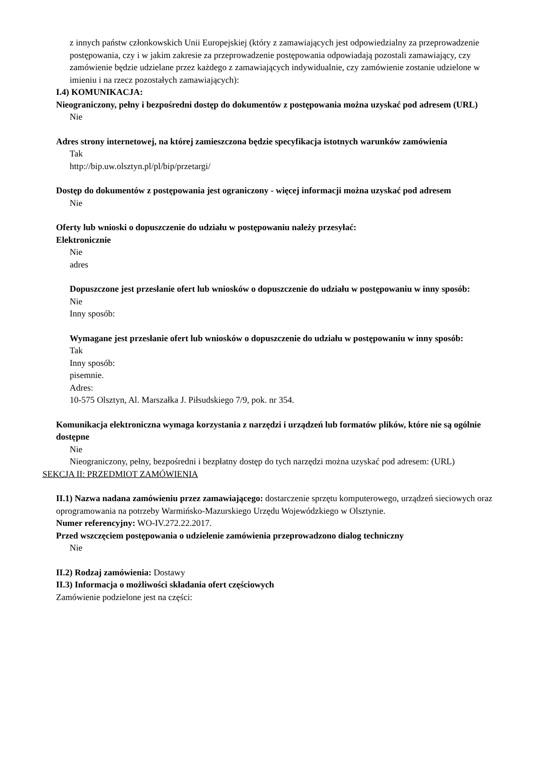z innych państw członkowskich Unii Europejskiej (który z zamawiających jest odpowiedzialny za przeprowadzenie postępowania, czy i w jakim zakresie za przeprowadzenie postępowania odpowiadają pozostali zamawiający, czy zamówienie będzie udzielane przez każdego z zamawiających indywidualnie, czy zamówienie zostanie udzielone w imieniu i na rzecz pozostałych zamawiających):
I.4) KOMUNIKACJA:
Nieograniczony, pełny i bezpośredni dostęp do dokumentów z postępowania można uzyskać pod adresem (URL)
Nie
Adres strony internetowej, na której zamieszczona będzie specyfikacja istotnych warunków zamówienia
Tak
http://bip.uw.olsztyn.pl/pl/bip/przetargi/
Dostęp do dokumentów z postępowania jest ograniczony - więcej informacji można uzyskać pod adresem
Nie
Oferty lub wnioski o dopuszczenie do udziału w postępowaniu należy przesyłać:
Elektronicznie
Nie
adres
Dopuszczone jest przesłanie ofert lub wniosków o dopuszczenie do udziału w postępowaniu w inny sposób:
Nie
Inny sposób:
Wymagane jest przesłanie ofert lub wniosków o dopuszczenie do udziału w postępowaniu w inny sposób:
Tak
Inny sposób:
pisemnie.
Adres:
10-575 Olsztyn, Al. Marszałka J. Piłsudskiego 7/9, pok. nr 354.
Komunikacja elektroniczna wymaga korzystania z narzędzi i urządzeń lub formatów plików, które nie są ogólnie dostępne
Nie
Nieograniczony, pełny, bezpośredni i bezpłatny dostęp do tych narzędzi można uzyskać pod adresem: (URL)
SEKCJA II: PRZEDMIOT ZAMÓWIENIA
II.1) Nazwa nadana zamówieniu przez zamawiającego: dostarczenie sprzętu komputerowego, urządzeń sieciowych oraz oprogramowania na potrzeby Warmińsko-Mazurskiego Urzędu Wojewódzkiego w Olsztynie.
Numer referencyjny: WO-IV.272.22.2017.
Przed wszczęciem postępowania o udzielenie zamówienia przeprowadzono dialog techniczny
Nie
II.2) Rodzaj zamówienia: Dostawy
II.3) Informacja o możliwości składania ofert częściowych
Zamówienie podzielone jest na części: